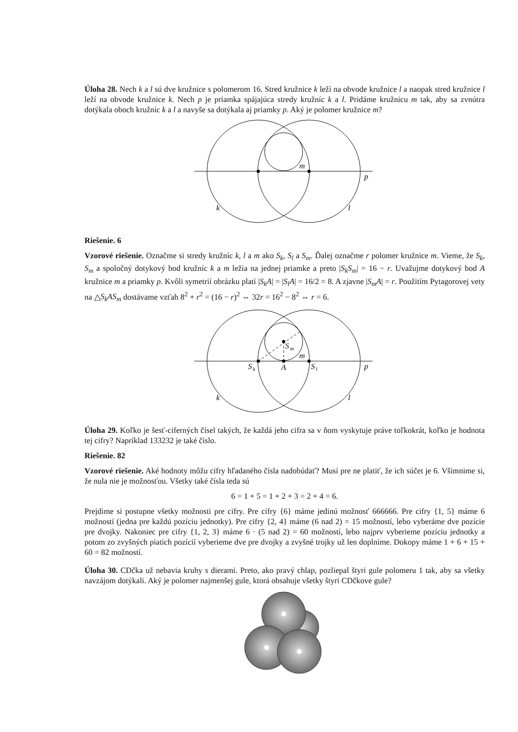Úloha 28. Nech k a l sú dve kružnice s polomerom 16. Stred kružnice k leží na obvode kružnice l a naopak stred kružnice l leží na obvode kružnice k. Nech p je priamka spájajúca stredy kružníc k a l. Pridáme kružnicu m tak, aby sa zvnútra dotýkala oboch kružníc k a l a navyše sa dotýkala aj priamky p. Aký je polomer kružnice m?
m
p
k
l
Riešenie. 6
Vzorové riešenie. Označme si stredy kružníc k, l a m ako S<sub>k</sub>, S<sub>l</sub> a S<sub>m</sub>. Ďalej označme r polomer kružnice m. Vieme, že S<sub>k</sub>, S<sub>m</sub> a spoločný dotykový bod kružníc k a m ležia na jednej priamke a preto |S<sub>k</sub>S<sub>m</sub>| = 16 − r. Uvažujme dotykový bod A kružnice m a priamky p. Kvôli symetrií obrázku platí |S<sub>k</sub>A| = |S<sub>l</sub>A| = 16/2 = 8. A zjavne |S<sub>m</sub>A| = r. Použitím Pytagorovej vety na △S<sub>k</sub>AS<sub>m</sub> dostávame vzťah 8<sup>2</sup> + r<sup>2</sup> = (16 − r)<sup>2</sup> ⇔ 32r = 16<sup>2</sup> − 8<sup>2</sup> ⇔ r = 6.
S
m
m
S
k
A
S
l
p
k
l
Úloha 29. Koľko je šesť-ciferných čísel takých, že každá jeho cifra sa v ňom vyskytuje práve toľkokrát, koľko je hodnota tej cifry? Napríklad 133232 je také číslo.
Riešenie. 82
Vzorové riešenie. Aké hodnoty môžu cifry hľadaného čísla nadobúdať? Musí pre ne platiť, že ich súčet je 6. Všimnime si, že nula nie je možnosťou. Všetky také čísla teda sú
6 = 1 + 5 = 1 + 2 + 3 = 2 + 4 = 6.
Prejdime si postupne všetky možnosti pre cifry. Pre cifry {6} máme jedinú možnosť 666666. Pre cifry {1, 5} máme 6 možností (jedna pre každú pozíciu jednotky). Pre cifry {2, 4} máme (6 nad 2) = 15 možností, lebo vyberáme dve pozície pre dvojky. Nakoniec pre cifry {1, 2, 3} máme 6 · (5 nad 2) = 60 možností, lebo najprv vyberieme pozíciu jednotky a potom zo zvyšných piatich pozícií vyberieme dve pre dvojky a zvyšné trojky už len doplníme. Dokopy máme 1 + 6 + 15 + 60 = 82 možností.
Úloha 30. CDčka už nebavia kruhy s dierami. Preto, ako pravý chlap, pozliepal štyri gule polomeru 1 tak, aby sa všetky navzájom dotýkali. Aký je polomer najmenšej gule, ktorá obsahuje všetky štyri CDčkove gule?